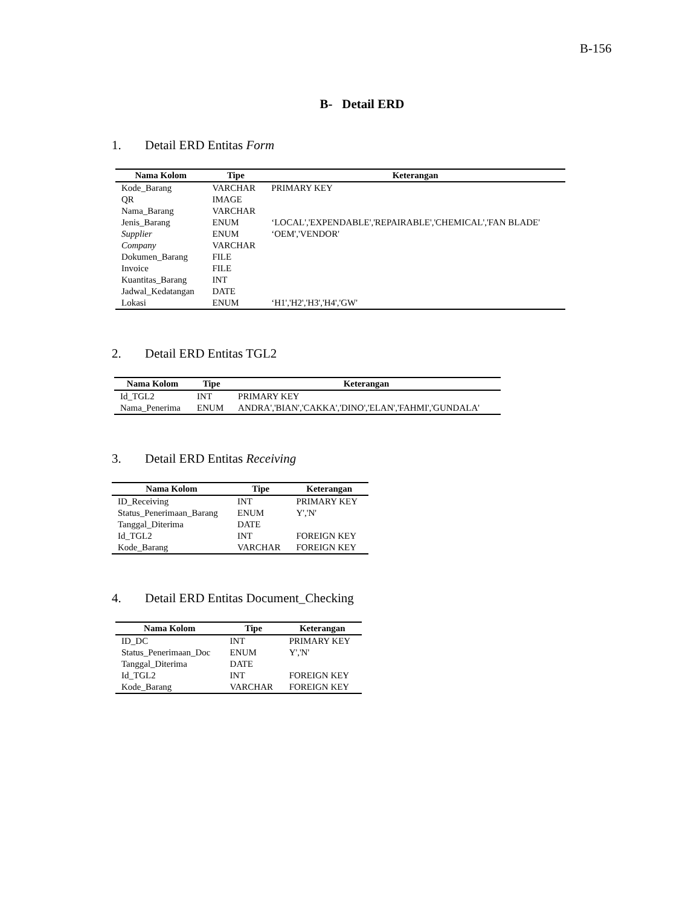B-156
B- Detail ERD
1. Detail ERD Entitas Form
| Nama Kolom | Tipe | Keterangan |
| --- | --- | --- |
| Kode_Barang | VARCHAR | PRIMARY KEY |
| QR | IMAGE | |
| Nama_Barang | VARCHAR | |
| Jenis_Barang | ENUM | ‘LOCAL','EXPENDABLE','REPAIRABLE','CHEMICAL','FAN BLADE' |
| Supplier | ENUM | ‘OEM','VENDOR' |
| Company | VARCHAR | |
| Dokumen_Barang | FILE | |
| Invoice | FILE | |
| Kuantitas_Barang | INT | |
| Jadwal_Kedatangan | DATE | |
| Lokasi | ENUM | ‘H1','H2','H3','H4','GW' |
2. Detail ERD Entitas TGL2
| Nama Kolom | Tipe | Keterangan |
| --- | --- | --- |
| Id_TGL2 | INT | PRIMARY KEY |
| Nama_Penerima | ENUM | ANDRA','BIAN','CAKKA','DINO','ELAN','FAHMI','GUNDALA' |
3. Detail ERD Entitas Receiving
| Nama Kolom | Tipe | Keterangan |
| --- | --- | --- |
| ID_Receiving | INT | PRIMARY KEY |
| Status_Penerimaan_Barang | ENUM | Y','N' |
| Tanggal_Diterima | DATE | |
| Id_TGL2 | INT | FOREIGN KEY |
| Kode_Barang | VARCHAR | FOREIGN KEY |
4. Detail ERD Entitas Document_Checking
| Nama Kolom | Tipe | Keterangan |
| --- | --- | --- |
| ID_DC | INT | PRIMARY KEY |
| Status_Penerimaan_Doc | ENUM | Y','N' |
| Tanggal_Diterima | DATE | |
| Id_TGL2 | INT | FOREIGN KEY |
| Kode_Barang | VARCHAR | FOREIGN KEY |